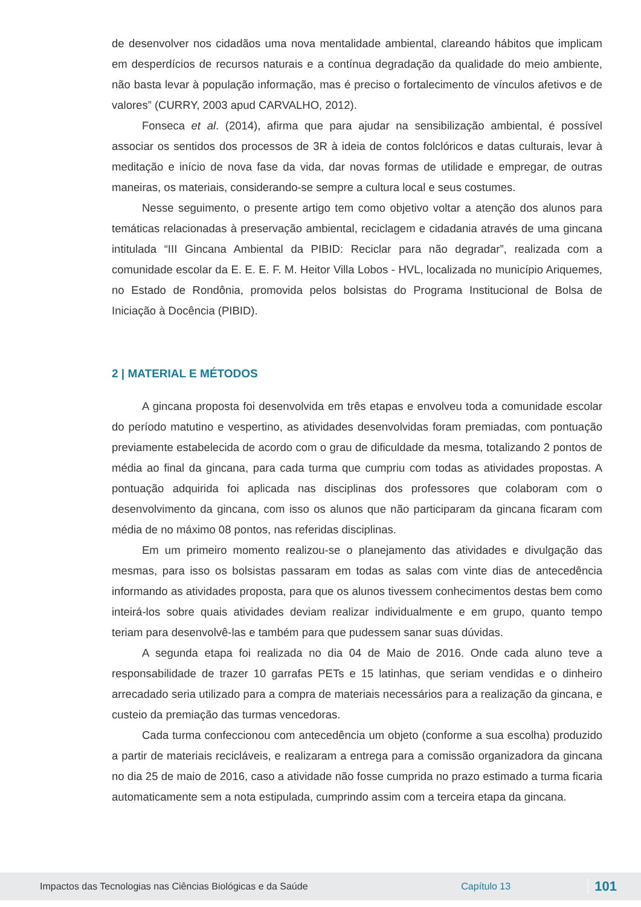de desenvolver nos cidadãos uma nova mentalidade ambiental, clareando hábitos que implicam em desperdícios de recursos naturais e a contínua degradação da qualidade do meio ambiente, não basta levar à população informação, mas é preciso o fortalecimento de vínculos afetivos e de valores” (CURRY, 2003 apud CARVALHO, 2012).
Fonseca et al. (2014), afirma que para ajudar na sensibilização ambiental, é possível associar os sentidos dos processos de 3R à ideia de contos folclóricos e datas culturais, levar à meditação e início de nova fase da vida, dar novas formas de utilidade e empregar, de outras maneiras, os materiais, considerando-se sempre a cultura local e seus costumes.
Nesse seguimento, o presente artigo tem como objetivo voltar a atenção dos alunos para temáticas relacionadas à preservação ambiental, reciclagem e cidadania através de uma gincana intitulada “III Gincana Ambiental da PIBID: Reciclar para não degradar”, realizada com a comunidade escolar da E. E. E. F. M. Heitor Villa Lobos - HVL, localizada no município Ariquemes, no Estado de Rondônia, promovida pelos bolsistas do Programa Institucional de Bolsa de Iniciação à Docência (PIBID).
2 | MATERIAL E MÉTODOS
A gincana proposta foi desenvolvida em três etapas e envolveu toda a comunidade escolar do período matutino e vespertino, as atividades desenvolvidas foram premiadas, com pontuação previamente estabelecida de acordo com o grau de dificuldade da mesma, totalizando 2 pontos de média ao final da gincana, para cada turma que cumpriu com todas as atividades propostas. A pontuação adquirida foi aplicada nas disciplinas dos professores que colaboram com o desenvolvimento da gincana, com isso os alunos que não participaram da gincana ficaram com média de no máximo 08 pontos, nas referidas disciplinas.
Em um primeiro momento realizou-se o planejamento das atividades e divulgação das mesmas, para isso os bolsistas passaram em todas as salas com vinte dias de antecedência informando as atividades proposta, para que os alunos tivessem conhecimentos destas bem como inteirá-los sobre quais atividades deviam realizar individualmente e em grupo, quanto tempo teriam para desenvolvê-las e também para que pudessem sanar suas dúvidas.
A segunda etapa foi realizada no dia 04 de Maio de 2016. Onde cada aluno teve a responsabilidade de trazer 10 garrafas PETs e 15 latinhas, que seriam vendidas e o dinheiro arrecadado seria utilizado para a compra de materiais necessários para a realização da gincana, e custeio da premiação das turmas vencedoras.
Cada turma confeccionou com antecedência um objeto (conforme a sua escolha) produzido a partir de materiais recicláveis, e realizaram a entrega para a comissão organizadora da gincana no dia 25 de maio de 2016, caso a atividade não fosse cumprida no prazo estimado a turma ficaria automaticamente sem a nota estipulada, cumprindo assim com a terceira etapa da gincana.
Impactos das Tecnologias nas Ciências Biológicas e da Saúde Capítulo 13 101